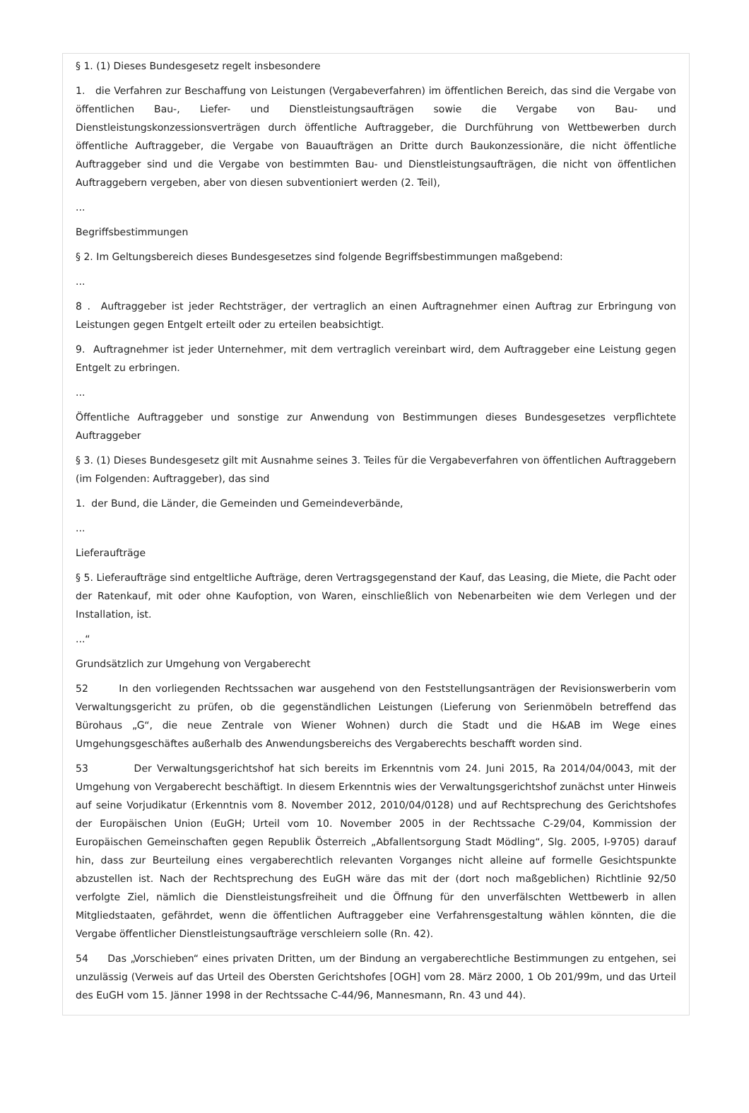§ 1. (1) Dieses Bundesgesetz regelt insbesondere
1. die Verfahren zur Beschaffung von Leistungen (Vergabeverfahren) im öffentlichen Bereich, das sind die Vergabe von öffentlichen Bau-, Liefer- und Dienstleistungsaufträgen sowie die Vergabe von Bau- und Dienstleistungskonzessionsverträgen durch öffentliche Auftraggeber, die Durchführung von Wettbewerben durch öffentliche Auftraggeber, die Vergabe von Bauaufträgen an Dritte durch Baukonzessionäre, die nicht öffentliche Auftraggeber sind und die Vergabe von bestimmten Bau- und Dienstleistungsaufträgen, die nicht von öffentlichen Auftraggebern vergeben, aber von diesen subventioniert werden (2. Teil),
...
Begriffsbestimmungen
§ 2. Im Geltungsbereich dieses Bundesgesetzes sind folgende Begriffsbestimmungen maßgebend:
...
8 . Auftraggeber ist jeder Rechtsträger, der vertraglich an einen Auftragnehmer einen Auftrag zur Erbringung von Leistungen gegen Entgelt erteilt oder zu erteilen beabsichtigt.
9. Auftragnehmer ist jeder Unternehmer, mit dem vertraglich vereinbart wird, dem Auftraggeber eine Leistung gegen Entgelt zu erbringen.
...
Öffentliche Auftraggeber und sonstige zur Anwendung von Bestimmungen dieses Bundesgesetzes verpflichtete Auftraggeber
§ 3. (1) Dieses Bundesgesetz gilt mit Ausnahme seines 3. Teiles für die Vergabeverfahren von öffentlichen Auftraggebern (im Folgenden: Auftraggeber), das sind
1. der Bund, die Länder, die Gemeinden und Gemeindeverbände,
...
Lieferaufträge
§ 5. Lieferaufträge sind entgeltliche Aufträge, deren Vertragsgegenstand der Kauf, das Leasing, die Miete, die Pacht oder der Ratenkauf, mit oder ohne Kaufoption, von Waren, einschließlich von Nebenarbeiten wie dem Verlegen und der Installation, ist.
...“
Grundsätzlich zur Umgehung von Vergaberecht
52 In den vorliegenden Rechtssachen war ausgehend von den Feststellungsanträgen der Revisionswerberin vom Verwaltungsgericht zu prüfen, ob die gegenständlichen Leistungen (Lieferung von Serienmöbeln betreffend das Bürohaus „G“, die neue Zentrale von Wiener Wohnen) durch die Stadt und die H&AB im Wege eines Umgehungsgeschäftes außerhalb des Anwendungsbereichs des Vergaberechts beschafft worden sind.
53 Der Verwaltungsgerichtshof hat sich bereits im Erkenntnis vom 24. Juni 2015, Ra 2014/04/0043, mit der Umgehung von Vergaberecht beschäftigt. In diesem Erkenntnis wies der Verwaltungsgerichtshof zunächst unter Hinweis auf seine Vorjudikatur (Erkenntnis vom 8. November 2012, 2010/04/0128) und auf Rechtsprechung des Gerichtshofes der Europäischen Union (EuGH; Urteil vom 10. November 2005 in der Rechtssache C-29/04, Kommission der Europäischen Gemeinschaften gegen Republik Österreich „Abfallentsorgung Stadt Mödling“, Slg. 2005, I-9705) darauf hin, dass zur Beurteilung eines vergaberechtlich relevanten Vorganges nicht alleine auf formelle Gesichtspunkte abzustellen ist. Nach der Rechtsprechung des EuGH wäre das mit der (dort noch maßgeblichen) Richtlinie 92/50 verfolgte Ziel, nämlich die Dienstleistungsfreiheit und die Öffnung für den unverfälschten Wettbewerb in allen Mitgliedstaaten, gefährdet, wenn die öffentlichen Auftraggeber eine Verfahrensgestaltung wählen könnten, die die Vergabe öffentlicher Dienstleistungsaufträge verschleiern solle (Rn. 42).
54 Das „Vorschieben“ eines privaten Dritten, um der Bindung an vergaberechtliche Bestimmungen zu entgehen, sei unzulässig (Verweis auf das Urteil des Obersten Gerichtshofes [OGH] vom 28. März 2000, 1 Ob 201/99m, und das Urteil des EuGH vom 15. Jänner 1998 in der Rechtssache C-44/96, Mannesmann, Rn. 43 und 44).